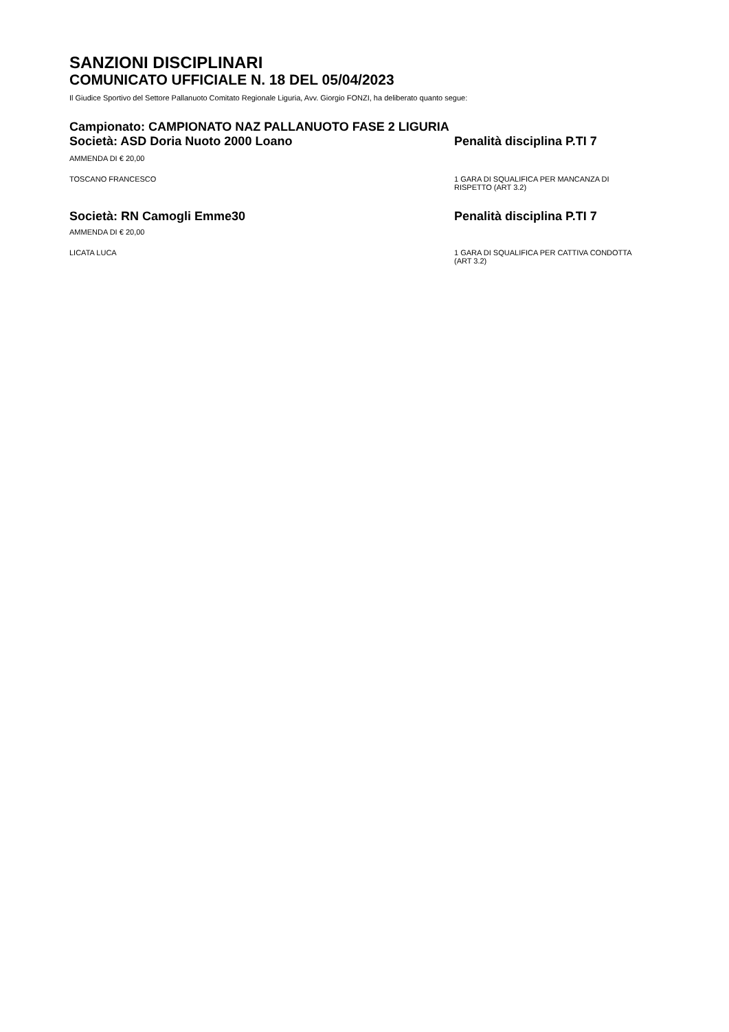SANZIONI DISCIPLINARI
COMUNICATO UFFICIALE N. 18 DEL 05/04/2023
Il Giudice Sportivo del Settore Pallanuoto Comitato Regionale Liguria, Avv. Giorgio FONZI, ha deliberato quanto segue:
Campionato: CAMPIONATO NAZ PALLANUOTO FASE 2 LIGURIA
Società: ASD Doria Nuoto 2000 Loano Penalità disciplina P.TI 7
AMMENDA DI € 20,00
TOSCANO FRANCESCO 1 GARA DI SQUALIFICA PER MANCANZA DI RISPETTO (ART 3.2)
Società: RN Camogli Emme30 Penalità disciplina P.TI 7
AMMENDA DI € 20,00
LICATA LUCA 1 GARA DI SQUALIFICA PER CATTIVA CONDOTTA (ART 3.2)